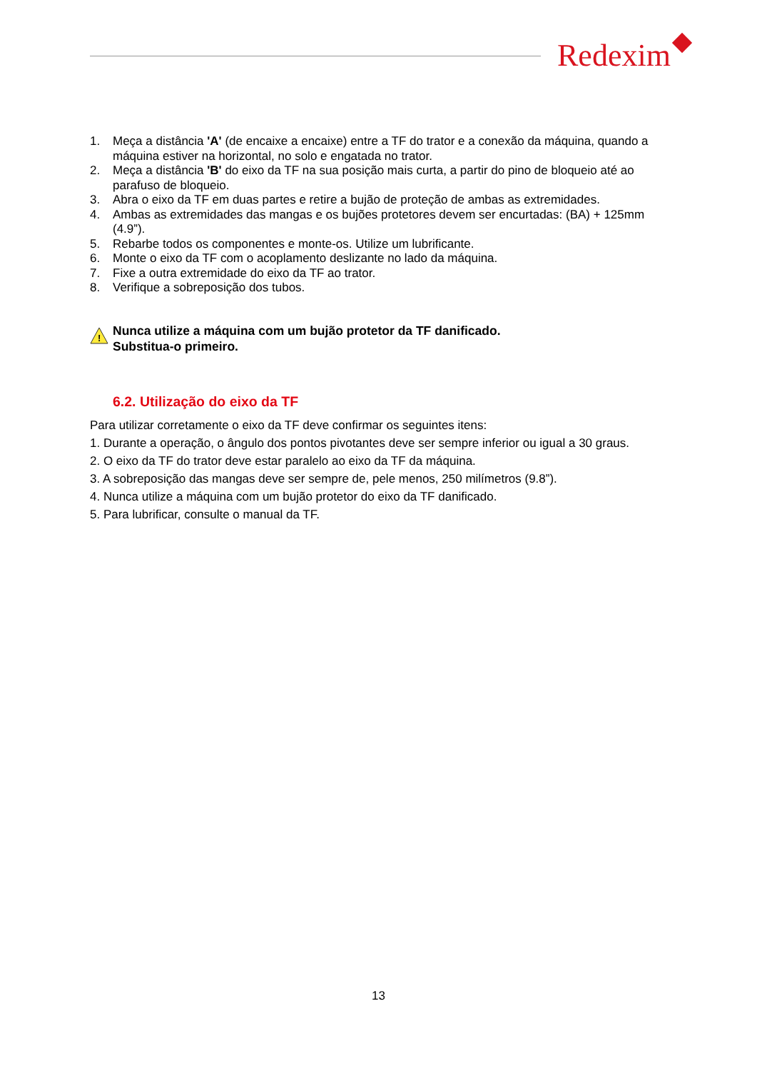Redexim
1. Meça a distância 'A' (de encaixe a encaixe) entre a TF do trator e a conexão da máquina, quando a máquina estiver na horizontal, no solo e engatada no trator.
2. Meça a distância 'B' do eixo da TF na sua posição mais curta, a partir do pino de bloqueio até ao parafuso de bloqueio.
3. Abra o eixo da TF em duas partes e retire a bujão de proteção de ambas as extremidades.
4. Ambas as extremidades das mangas e os bujões protetores devem ser encurtadas: (BA) + 125mm (4.9”).
5. Rebarbe todos os componentes e monte-os. Utilize um lubrificante.
6. Monte o eixo da TF com o acoplamento deslizante no lado da máquina.
7. Fixe a outra extremidade do eixo da TF ao trator.
8. Verifique a sobreposição dos tubos.
!
Nunca utilize a máquina com um bujão protetor da TF danificado.
Substitua-o primeiro.
6.2. Utilização do eixo da TF
Para utilizar corretamente o eixo da TF deve confirmar os seguintes itens:
1. Durante a operação, o ângulo dos pontos pivotantes deve ser sempre inferior ou igual a 30 graus.
2. O eixo da TF do trator deve estar paralelo ao eixo da TF da máquina.
3. A sobreposição das mangas deve ser sempre de, pele menos, 250 milímetros (9.8”).
4. Nunca utilize a máquina com um bujão protetor do eixo da TF danificado.
5. Para lubrificar, consulte o manual da TF.
13